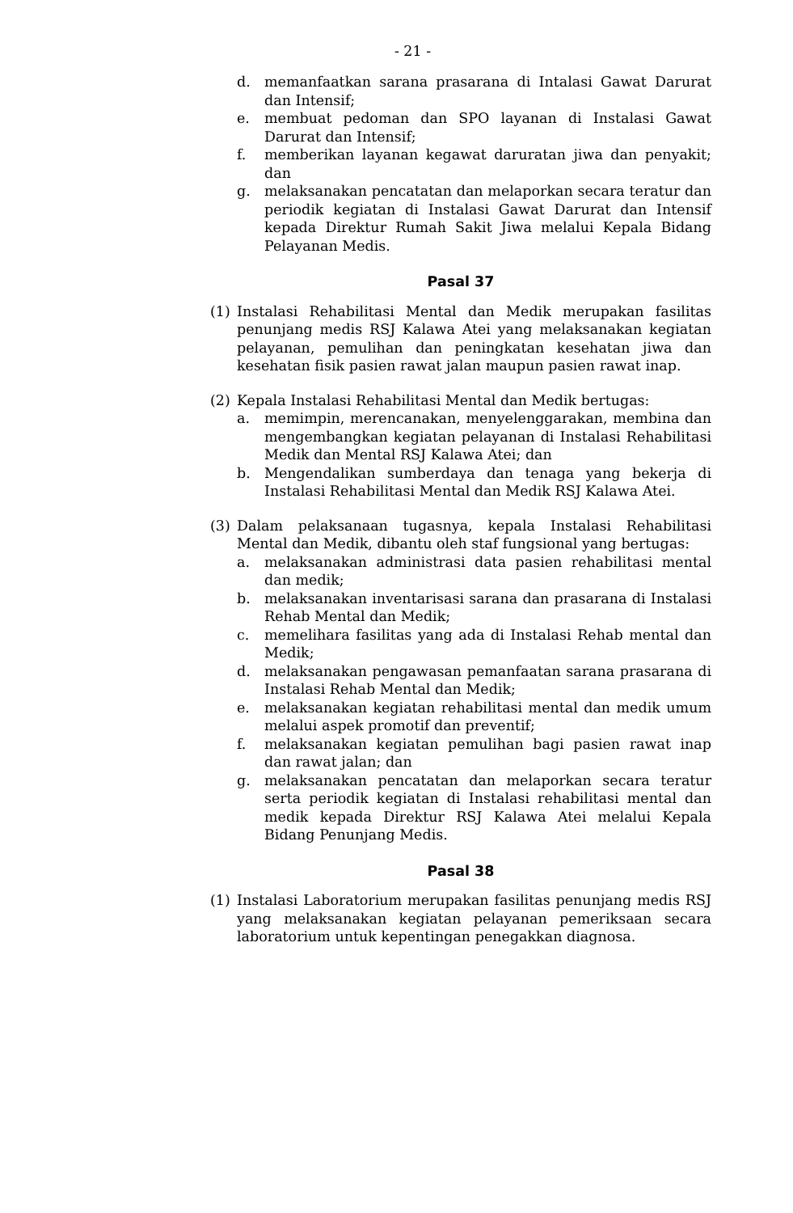- 21 -
d. memanfaatkan sarana prasarana di Intalasi Gawat Darurat dan Intensif;
e. membuat pedoman dan SPO layanan di Instalasi Gawat Darurat dan Intensif;
f. memberikan layanan kegawat daruratan jiwa dan penyakit; dan
g. melaksanakan pencatatan dan melaporkan secara teratur dan periodik kegiatan di Instalasi Gawat Darurat dan Intensif kepada Direktur Rumah Sakit Jiwa melalui Kepala Bidang Pelayanan Medis.
Pasal 37
(1) Instalasi Rehabilitasi Mental dan Medik merupakan fasilitas penunjang medis RSJ Kalawa Atei yang melaksanakan kegiatan pelayanan, pemulihan dan peningkatan kesehatan jiwa dan kesehatan fisik pasien rawat jalan maupun pasien rawat inap.
(2) Kepala Instalasi Rehabilitasi Mental dan Medik bertugas:
a. memimpin, merencanakan, menyelenggarakan, membina dan mengembangkan kegiatan pelayanan di Instalasi Rehabilitasi Medik dan Mental RSJ Kalawa Atei; dan
b. Mengendalikan sumberdaya dan tenaga yang bekerja di Instalasi Rehabilitasi Mental dan Medik RSJ Kalawa Atei.
(3) Dalam pelaksanaan tugasnya, kepala Instalasi Rehabilitasi Mental dan Medik, dibantu oleh staf fungsional yang bertugas:
a. melaksanakan administrasi data pasien rehabilitasi mental dan medik;
b. melaksanakan inventarisasi sarana dan prasarana di Instalasi Rehab Mental dan Medik;
c. memelihara fasilitas yang ada di Instalasi Rehab mental dan Medik;
d. melaksanakan pengawasan pemanfaatan sarana prasarana di Instalasi Rehab Mental dan Medik;
e. melaksanakan kegiatan rehabilitasi mental dan medik umum melalui aspek promotif dan preventif;
f. melaksanakan kegiatan pemulihan bagi pasien rawat inap dan rawat jalan; dan
g. melaksanakan pencatatan dan melaporkan secara teratur serta periodik kegiatan di Instalasi rehabilitasi mental dan medik kepada Direktur RSJ Kalawa Atei melalui Kepala Bidang Penunjang Medis.
Pasal 38
(1) Instalasi Laboratorium merupakan fasilitas penunjang medis RSJ yang melaksanakan kegiatan pelayanan pemeriksaan secara laboratorium untuk kepentingan penegakkan diagnosa.